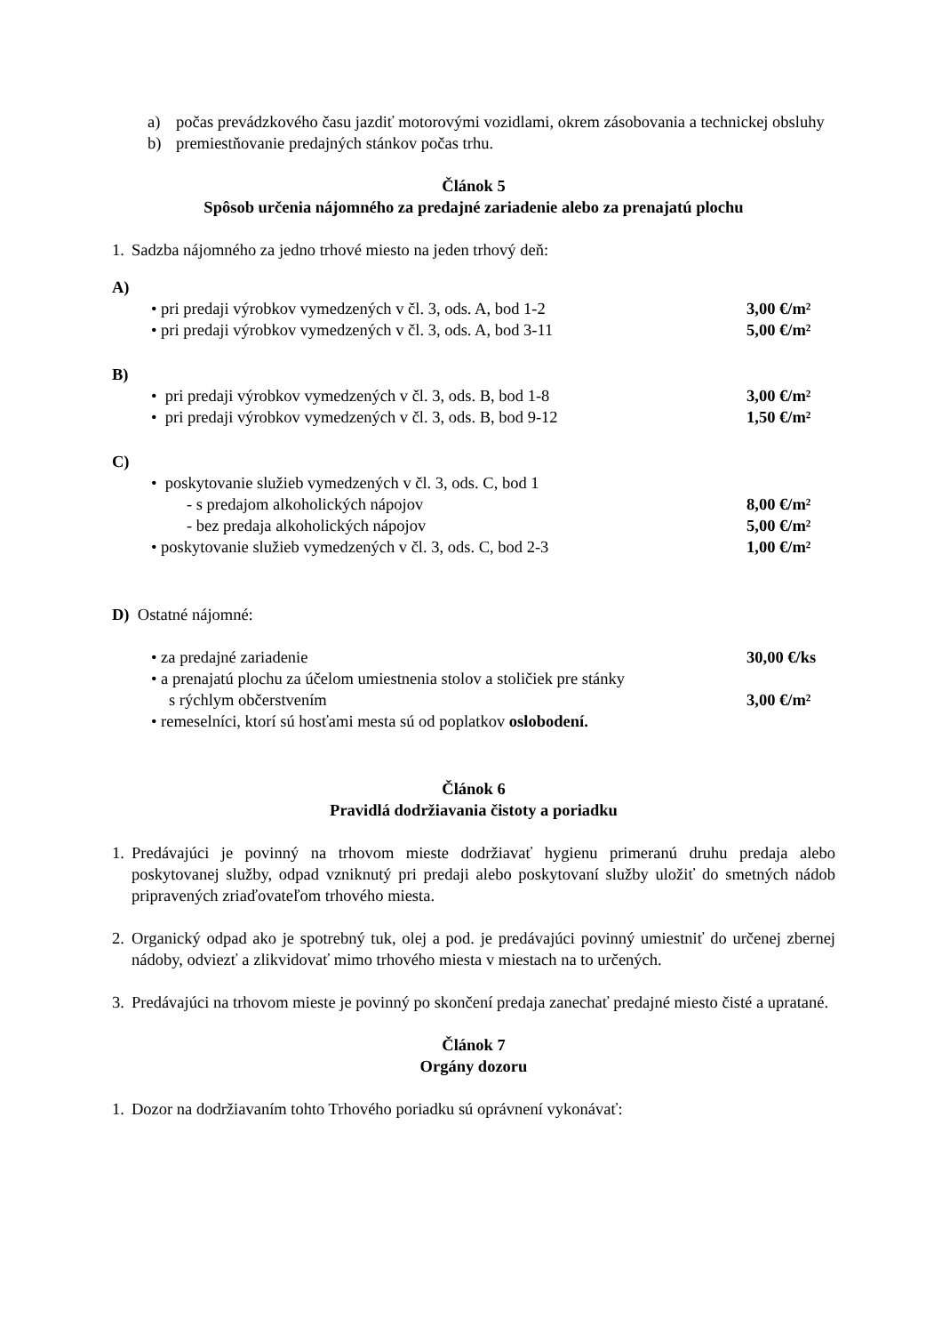a) počas prevádzkového času jazdiť motorovými vozidlami, okrem zásobovania a technickej obsluhy
b) premiestňovanie predajných stánkov počas trhu.
Článok 5
Spôsob určenia nájomného za predajné zariadenie alebo za prenajatú plochu
1.
Sadzba nájomného za jedno trhové miesto na jeden trhový deň:
A)
• pri predaji výrobkov vymedzených v čl. 3, ods. A, bod 1-2 3,00 €/m²
• pri predaji výrobkov vymedzených v čl. 3, ods. A, bod 3-11 5,00 €/m²
B)
• pri predaji výrobkov vymedzených v čl. 3, ods. B, bod 1-8 3,00 €/m²
• pri predaji výrobkov vymedzených v čl. 3, ods. B, bod 9-12 1,50 €/m²
C)
• poskytovanie služieb vymedzených v čl. 3, ods. C, bod 1
- s predajom alkoholických nápojov 8,00 €/m²
- bez predaja alkoholických nápojov 5,00 €/m²
• poskytovanie služieb vymedzených v čl. 3, ods. C, bod 2-3 1,00 €/m²
D) Ostatné nájomné:
• za predajné zariadenie 30,00 €/ks
• a prenajatú plochu za účelom umiestnenia stolov a stoličiek pre stánky
s rýchlym občerstvením 3,00 €/m²
• remeselníci, ktorí sú hosťami mesta sú od poplatkov oslobodení.
Článok 6
Pravidlá dodržiavania čistoty a poriadku
1.
Predávajúci je povinný na trhovom mieste dodržiavať hygienu primeranú druhu predaja alebo poskytovanej služby, odpad vzniknutý pri predaji alebo poskytovaní služby uložiť do smetných nádob pripravených zriaďovateľom trhového miesta.
2.
Organický odpad ako je spotrebný tuk, olej a pod. je predávajúci povinný umiestniť do určenej zbernej nádoby, odviezť a zlikvidovať mimo trhového miesta v miestach na to určených.
3.
Predávajúci na trhovom mieste je povinný po skončení predaja zanechať predajné miesto čisté a upratané.
Článok 7
Orgány dozoru
1.
Dozor na dodržiavaním tohto Trhového poriadku sú oprávnení vykonávať: